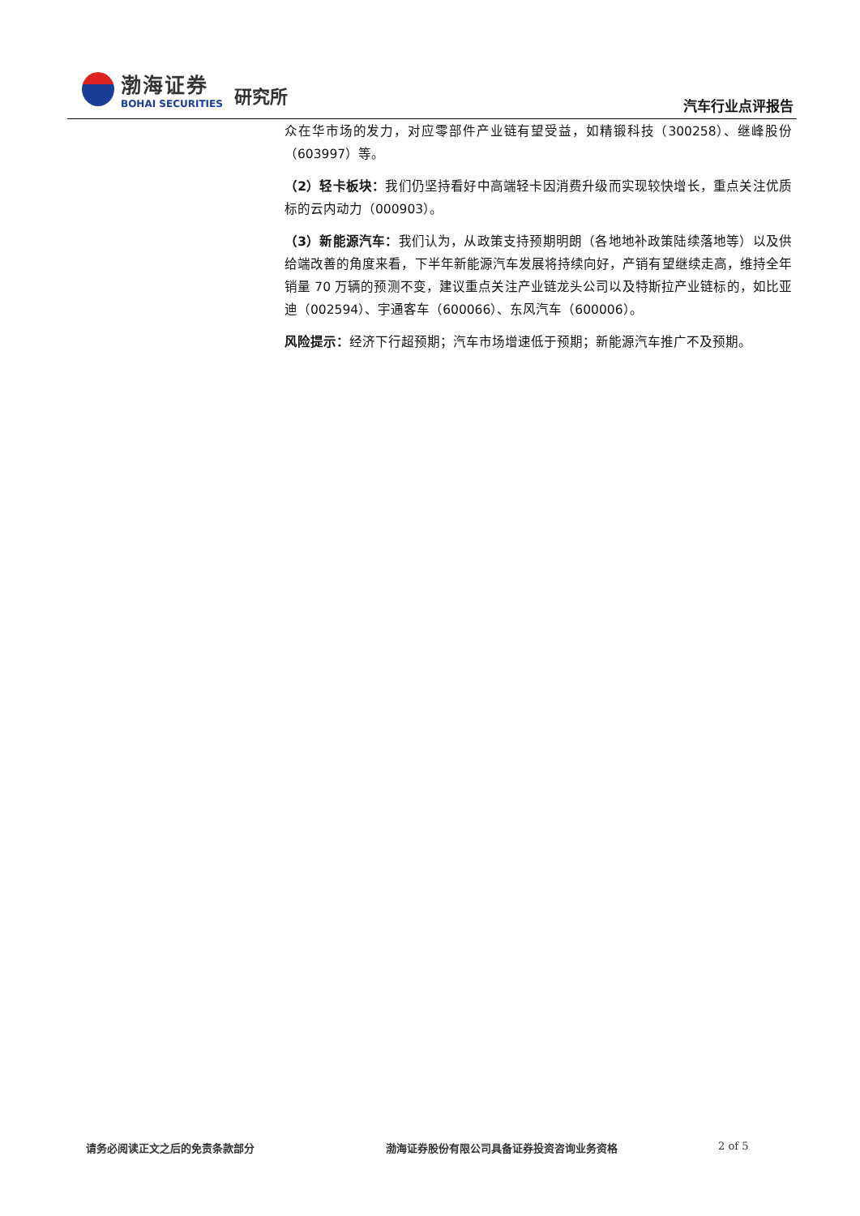渤海证券
BOHAI SECURITIES
研究所
汽车行业点评报告
众在华市场的发力，对应零部件产业链有望受益，如精锻科技（300258）、继峰股份（603997）等。
（2）轻卡板块：我们仍坚持看好中高端轻卡因消费升级而实现较快增长，重点关注优质标的云内动力（000903）。
（3）新能源汽车：我们认为，从政策支持预期明朗（各地地补政策陆续落地等）以及供给端改善的角度来看，下半年新能源汽车发展将持续向好，产销有望继续走高，维持全年销量 70 万辆的预测不变，建议重点关注产业链龙头公司以及特斯拉产业链标的，如比亚迪（002594）、宇通客车（600066）、东风汽车（600006）。
风险提示：经济下行超预期；汽车市场增速低于预期；新能源汽车推广不及预期。
请务必阅读正文之后的免责条款部分 渤海证券股份有限公司具备证券投资咨询业务资格 2 of 5